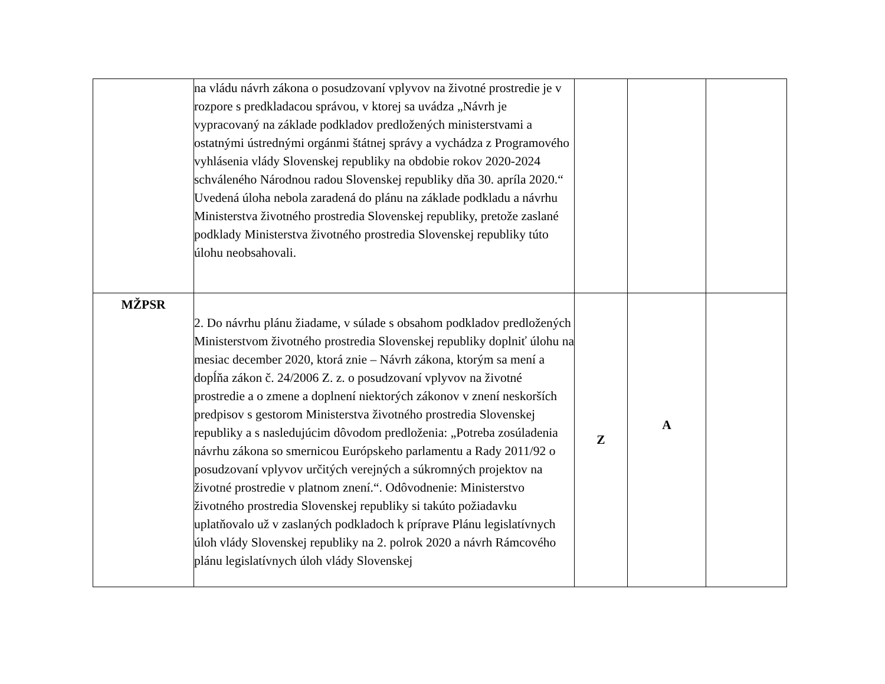| | na vládu návrh zákona o posudzovaní vplyvov na životné prostredie je v rozpore s predkladacou správou, v ktorej sa uvádza „Návrh je vypracovaný na základe podkladov predložených ministerstvami a ostatnými ústrednými orgánmi štátnej správy a vychádza z Programového vyhlásenia vlády Slovenskej republiky na obdobie rokov 2020-2024 schváleného Národnou radou Slovenskej republiky dňa 30. apríla 2020.“ Uvedená úloha nebola zaradená do plánu na základe podkladu a návrhu Ministerstva životného prostredia Slovenskej republiky, pretože zaslané podklady Ministerstva životného prostredia Slovenskej republiky túto úlohu neobsahovali. | | | |
| MŽPSR | 2. Do návrhu plánu žiadame, v súlade s obsahom podkladov predložených Ministerstvom životného prostredia Slovenskej republiky doplniť úlohu na mesiac december 2020, ktorá znie – Návrh zákona, ktorým sa mení a dopĺňa zákon č. 24/2006 Z. z. o posudzovaní vplyvov na životné prostredie a o zmene a doplnení niektorých zákonov v znení neskorších predpisov s gestorom Ministerstva životného prostredia Slovenskej republiky a s nasledujúcim dôvodom predloženia: „Potreba zosúladenia návrhu zákona so smernicou Európskeho parlamentu a Rady 2011/92 o posudzovaní vplyvov určitých verejných a súkromných projektov na životné prostredie v platnom znení.“. Odôvodnenie: Ministerstvo životného prostredia Slovenskej republiky si takúto požiadavku uplatňovalo už v zaslaných podkladoch k príprave Plánu legislatívnych úloh vlády Slovenskej republiky na 2. polrok 2020 a návrh Rámcového plánu legislatívnych úloh vlády Slovenskej | Z | A | |